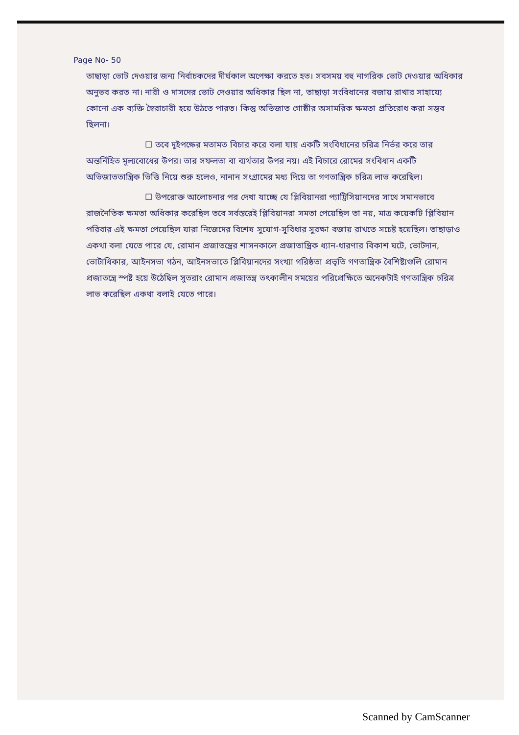Page No- 50
তাছাড়া ভোট দেওয়ার জন্য নির্বাচকদের দীর্ঘকাল অপেক্ষা করতে হত। সবসময় বহু নাগরিক ভোট দেওয়ার অধিকার অনুভব করত না। নারী ও দাসদের ভোট দেওয়ার অধিকার ছিল না, তাছাড়া সংবিধানের বজায় রাখার সাহায্যে কোনো এক ব্যক্তি স্বৈরাচারী হয়ে উঠতে পারত। কিন্তু অভিজাত গোষ্ঠীর অসামরিক ক্ষমতা প্রতিরোধ করা সম্ভব ছিলনা।
☐ তবে দুইপক্ষের মতামত বিচার করে বলা যায় একটি সংবিধানের চরিত্র নির্ভর করে তার অন্তর্নিহিত মূল্যবোধের উপর। তার সফলতা বা ব্যর্থতার উপর নয়। এই বিচারে রোমের সংবিধান একটি অভিজাততান্ত্রিক ভিত্তি নিয়ে শুরু হলেও, নানান সংগ্রামের মধ্য দিয়ে তা গণতান্ত্রিক চরিত্র লাভ করেছিল।
☐ উপরোক্ত আলোচনার পর দেখা যাচ্ছে যে প্লিবিয়ানরা প্যাট্রিসিয়ানদের সাথে সমানভাবে রাজনৈতিক ক্ষমতা অধিকার করেছিল তবে সর্বস্তরেই প্লিবিয়ানরা সমতা পেয়েছিল তা নয়, মাত্র কয়েকটি প্লিবিয়ান পরিবার এই ক্ষমতা পেয়েছিল যারা নিজেদের বিশেষ সুযোগ-সুবিধার সুরক্ষা বজায় রাখতে সচেষ্ট হয়েছিল। তাছাড়াও একথা বলা যেতে পারে যে, রোমান প্রজাতন্ত্রের শাসনকালে প্রজাতান্ত্রিক ধ্যান-ধারণার বিকাশ ঘটে, ভোটদান, ভোটাধিকার, আইনসভা গঠন, আইনসভাতে প্লিবিয়ানদের সংখ্যা গরিষ্ঠতা প্রভৃতি গণতান্ত্রিক বৈশিষ্ট্যগুলি রোমান প্রজাতন্ত্রে স্পষ্ট হয়ে উঠেছিল সুতরাং রোমান প্রজাতন্ত্র তৎকালীন সময়ের পরিপ্রেক্ষিতে অনেকটাই গণতান্ত্রিক চরিত্র লাভ করেছিল একথা বলাই যেতে পারে।
Scanned by CamScanner